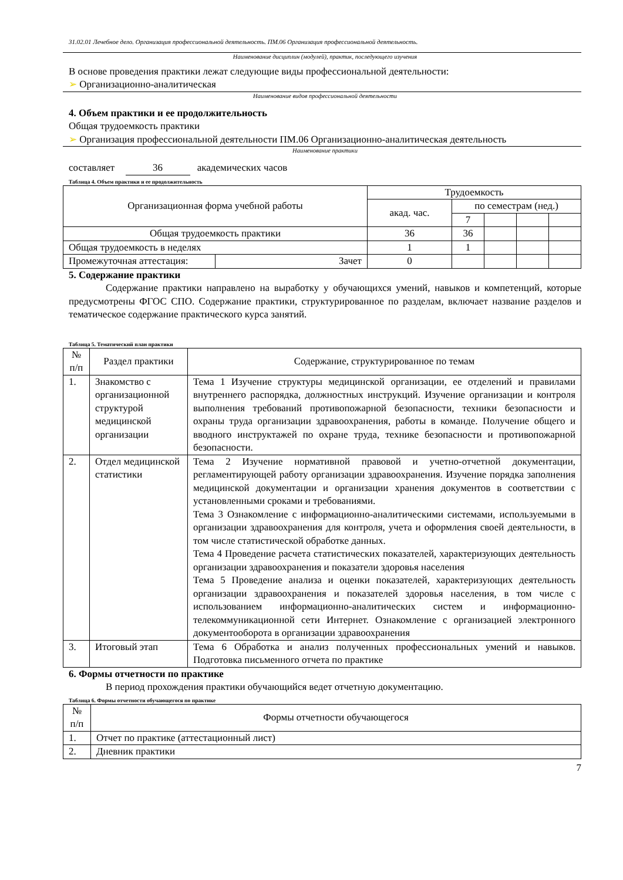31.02.01 Лечебное дело. Организация профессиональной деятельность. ПМ.06 Организация профессиональной деятельность.
Наименование дисциплин (модулей), практик, последующего изучения
В основе проведения практики лежат следующие виды профессиональной деятельности:
➢ Организационно-аналитическая
Наименование видов профессиональной деятельности
4. Объем практики и ее продолжительность
Общая трудоемкость практики
➢ Организация профессиональной деятельности ПМ.06 Организационно-аналитическая деятельность
Наименование практики
составляет 36 академических часов
Таблица 4. Объем практики и ее продолжительность
| Организационная форма учебной работы | | Трудоемкость | | | | |
| | | акад. час. | по семестрам (нед.) | | | |
| | | | 7 | | | |
| Общая трудоемкость практики | | 36 | 36 | | | |
| Общая трудоемкость в неделях | | 1 | 1 | | | |
| Промежуточная аттестация: | Зачет | 0 | | | | |
5. Содержание практики
Содержание практики направлено на выработку у обучающихся умений, навыков и компетенций, которые предусмотрены ФГОС СПО. Содержание практики, структурированное по разделам, включает название разделов и тематическое содержание практического курса занятий.
Таблица 5. Тематический план практики
| № п/п | Раздел практики | Содержание, структурированное по темам |
| 1. | Знакомство с организационной структурой медицинской организации | Тема 1 Изучение структуры медицинской организации, ее отделений и правилами внутреннего распорядка, должностных инструкций. Изучение организации и контроля выполнения требований противопожарной безопасности, техники безопасности и охраны труда организации здравоохранения, работы в команде. Получение общего и вводного инструктажей по охране труда, технике безопасности и противопожарной безопасности. |
| 2. | Отдел медицинской статистики | Тема 2 Изучение нормативной правовой и учетно-отчетной документации, регламентирующей работу организации здравоохранения. Изучение порядка заполнения медицинской документации и организации хранения документов в соответствии с установленными сроками и требованиями. Тема 3 Ознакомление с информационно-аналитическими системами, используемыми в организации здравоохранения для контроля, учета и оформления своей деятельности, в том числе статистической обработке данных. Тема 4 Проведение расчета статистических показателей, характеризующих деятельность организации здравоохранения и показатели здоровья населения Тема 5 Проведение анализа и оценки показателей, характеризующих деятельность организации здравоохранения и показателей здоровья населения, в том числе с использованием информационно-аналитических систем и информационно-телекоммуникационной сети Интернет. Ознакомление с организацией электронного документооборота в организации здравоохранения |
| 3. | Итоговый этап | Тема 6 Обработка и анализ полученных профессиональных умений и навыков. Подготовка письменного отчета по практике |
6. Формы отчетности по практике
В период прохождения практики обучающийся ведет отчетную документацию.
Таблица 6. Формы отчетности обучающегося по практике
| № п/п | Формы отчетности обучающегося |
| 1. | Отчет по практике (аттестационный лист) |
| 2. | Дневник практики |
7